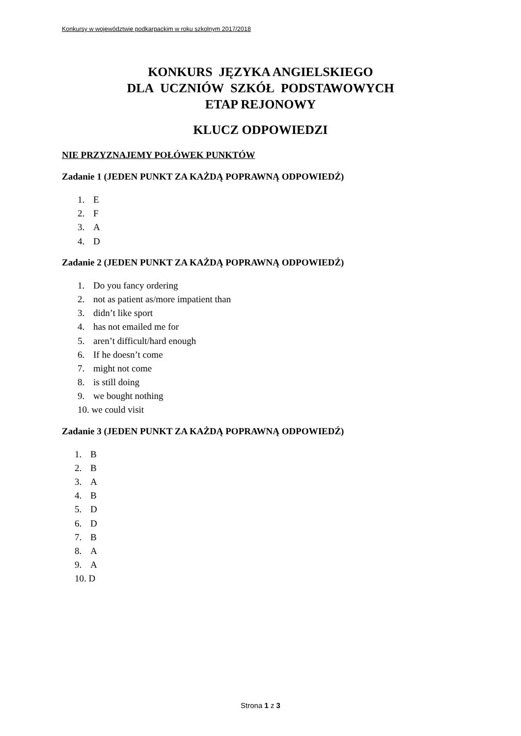Konkursy w województwie podkarpackim w roku szkolnym 2017/2018
KONKURS JĘZYKA ANGIELSKIEGO
DLA UCZNIÓW SZKÓŁ PODSTAWOWYCH
ETAP REJONOWY
KLUCZ ODPOWIEDZI
NIE PRZYZNAJEMY POŁÓWEK PUNKTÓW
Zadanie 1 (JEDEN PUNKT ZA KAŻDĄ POPRAWNĄ ODPOWIEDŹ)
1. E
2. F
3. A
4. D
Zadanie 2 (JEDEN PUNKT ZA KAŻDĄ POPRAWNĄ ODPOWIEDŹ)
1. Do you fancy ordering
2. not as patient as/more impatient than
3. didn’t like sport
4. has not emailed me for
5. aren’t difficult/hard enough
6. If he doesn’t come
7. might not come
8. is still doing
9. we bought nothing
10. we could visit
Zadanie 3 (JEDEN PUNKT ZA KAŻDĄ POPRAWNĄ ODPOWIEDŹ)
1. B
2. B
3. A
4. B
5. D
6. D
7. B
8. A
9. A
10. D
Strona 1 z 3